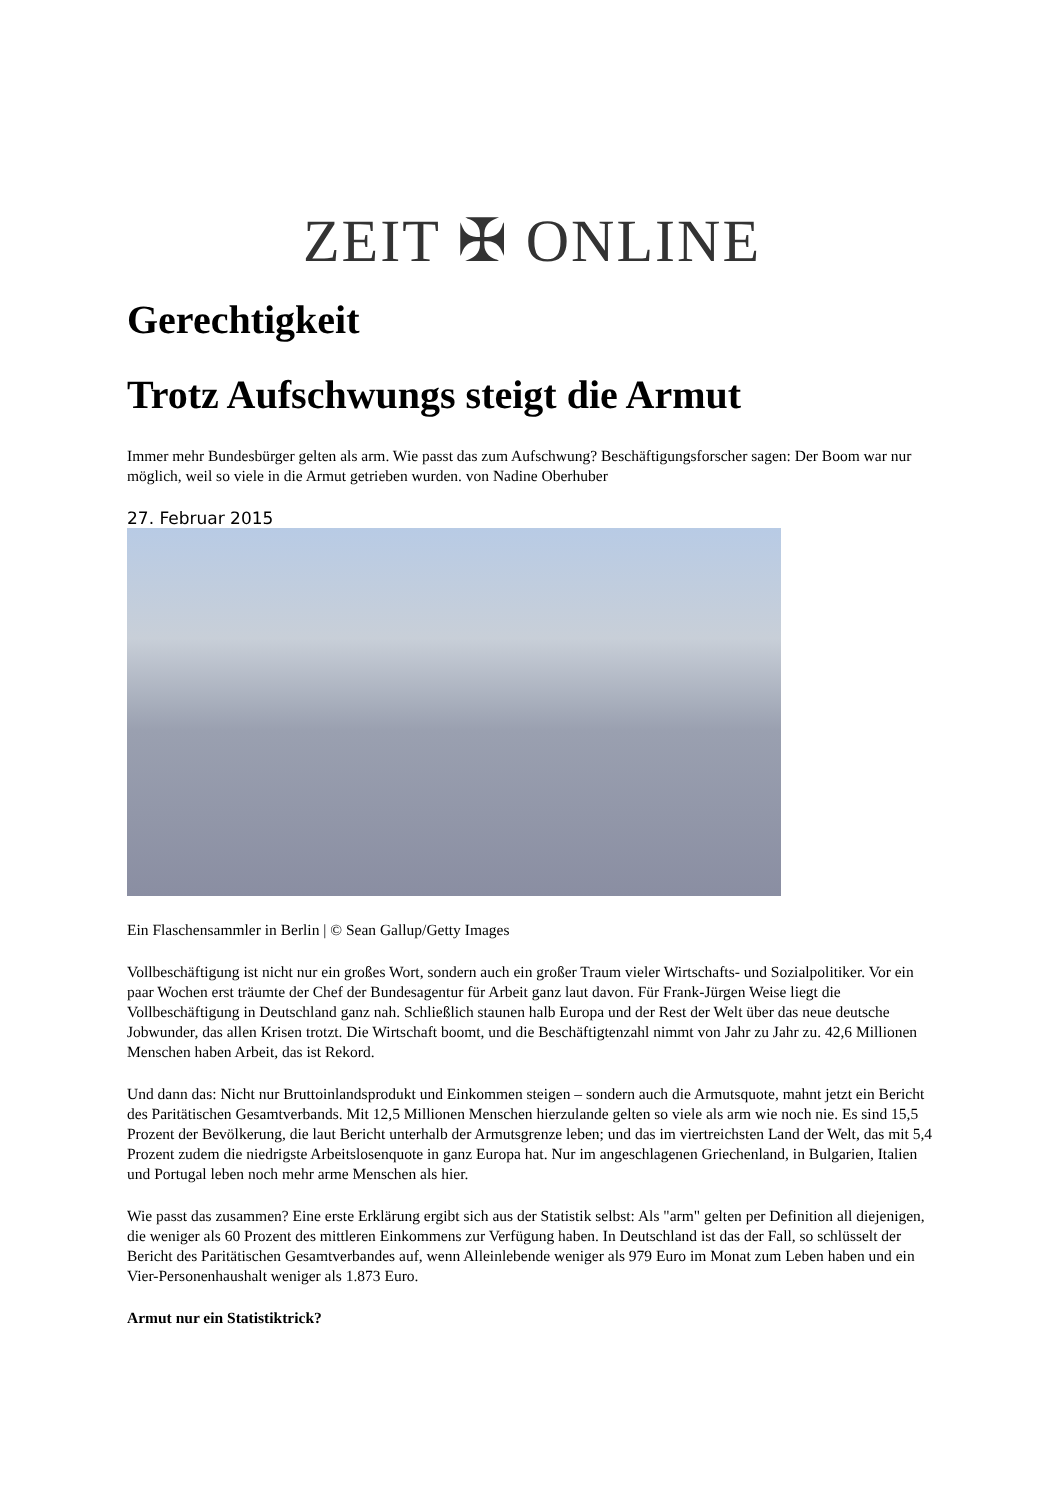ZEIT ✠ ONLINE
Gerechtigkeit
Trotz Aufschwungs steigt die Armut
Immer mehr Bundesbürger gelten als arm. Wie passt das zum Aufschwung? Beschäftigungsforscher sagen: Der Boom war nur möglich, weil so viele in die Armut getrieben wurden. von Nadine Oberhuber
27. Februar 2015
Ein Flaschensammler in Berlin | © Sean Gallup/Getty Images
Vollbeschäftigung ist nicht nur ein großes Wort, sondern auch ein großer Traum vieler Wirtschafts- und Sozialpolitiker. Vor ein paar Wochen erst träumte der Chef der Bundesagentur für Arbeit ganz laut davon. Für Frank-Jürgen Weise liegt die Vollbeschäftigung in Deutschland ganz nah. Schließlich staunen halb Europa und der Rest der Welt über das neue deutsche Jobwunder, das allen Krisen trotzt. Die Wirtschaft boomt, und die Beschäftigtenzahl nimmt von Jahr zu Jahr zu. 42,6 Millionen Menschen haben Arbeit, das ist Rekord.
Und dann das: Nicht nur Bruttoinlandsprodukt und Einkommen steigen – sondern auch die Armutsquote, mahnt jetzt ein Bericht des Paritätischen Gesamtverbands. Mit 12,5 Millionen Menschen hierzulande gelten so viele als arm wie noch nie. Es sind 15,5 Prozent der Bevölkerung, die laut Bericht unterhalb der Armutsgrenze leben; und das im viertreichsten Land der Welt, das mit 5,4 Prozent zudem die niedrigste Arbeitslosenquote in ganz Europa hat. Nur im angeschlagenen Griechenland, in Bulgarien, Italien und Portugal leben noch mehr arme Menschen als hier.
Wie passt das zusammen? Eine erste Erklärung ergibt sich aus der Statistik selbst: Als "arm" gelten per Definition all diejenigen, die weniger als 60 Prozent des mittleren Einkommens zur Verfügung haben. In Deutschland ist das der Fall, so schlüsselt der Bericht des Paritätischen Gesamtverbandes auf, wenn Alleinlebende weniger als 979 Euro im Monat zum Leben haben und ein Vier-Personenhaushalt weniger als 1.873 Euro.
Armut nur ein Statistiktrick?